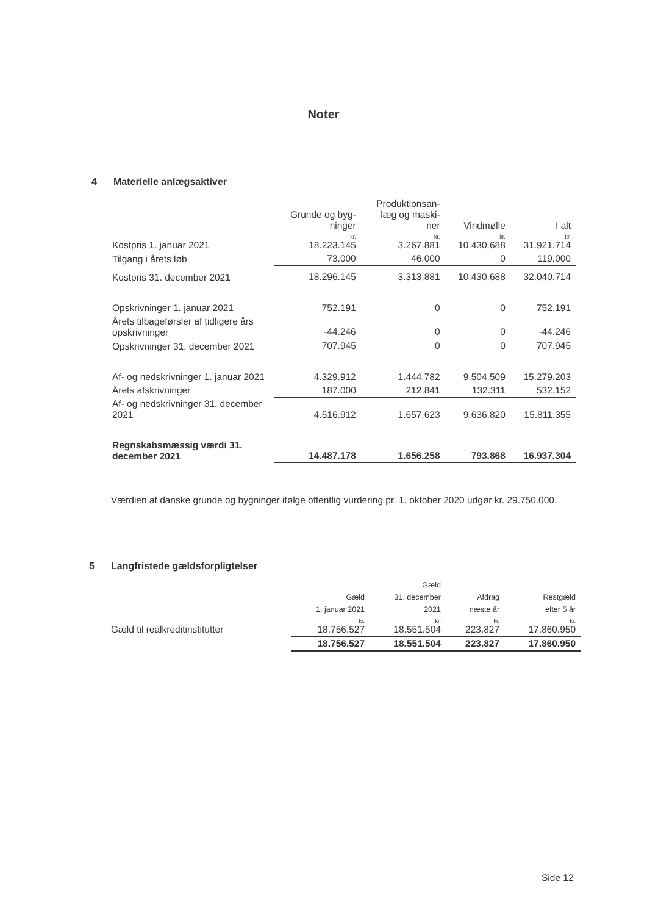Noter
4 Materielle anlægsaktiver
| | Grunde og byg- ninger | Produktionsan- læg og maski- ner | Vindmølle | I alt |
| --- | --- | --- | --- | --- |
| Kostpris 1. januar 2021 | kr. 18.223.145 | kr. 3.267.881 | kr. 10.430.688 | kr. 31.921.714 |
| Tilgang i årets løb | 73.000 | 46.000 | 0 | 119.000 |
| Kostpris 31. december 2021 | 18.296.145 | 3.313.881 | 10.430.688 | 32.040.714 |
| Opskrivninger 1. januar 2021 | 752.191 | 0 | 0 | 752.191 |
| Årets tilbageførsler af tidligere års opskrivninger | -44.246 | 0 | 0 | -44.246 |
| Opskrivninger 31. december 2021 | 707.945 | 0 | 0 | 707.945 |
| Af- og nedskrivninger 1. januar 2021 | 4.329.912 | 1.444.782 | 9.504.509 | 15.279.203 |
| Årets afskrivninger | 187.000 | 212.841 | 132.311 | 532.152 |
| Af- og nedskrivninger 31. december 2021 | 4.516.912 | 1.657.623 | 9.636.820 | 15.811.355 |
| Regnskabsmæssig værdi 31. december 2021 | 14.487.178 | 1.656.258 | 793.868 | 16.937.304 |
Værdien af danske grunde og bygninger ifølge offentlig vurdering pr. 1. oktober 2020 udgør kr. 29.750.000.
5 Langfristede gældsforpligtelser
| | Gæld 1. januar 2021 | Gæld 31. december 2021 | Afdrag næste år | Restgæld efter 5 år |
| --- | --- | --- | --- | --- |
| Gæld til realkreditinstitutter | kr. 18.756.527 | kr. 18.551.504 | kr. 223.827 | kr. 17.860.950 |
| | 18.756.527 | 18.551.504 | 223.827 | 17.860.950 |
Side 12